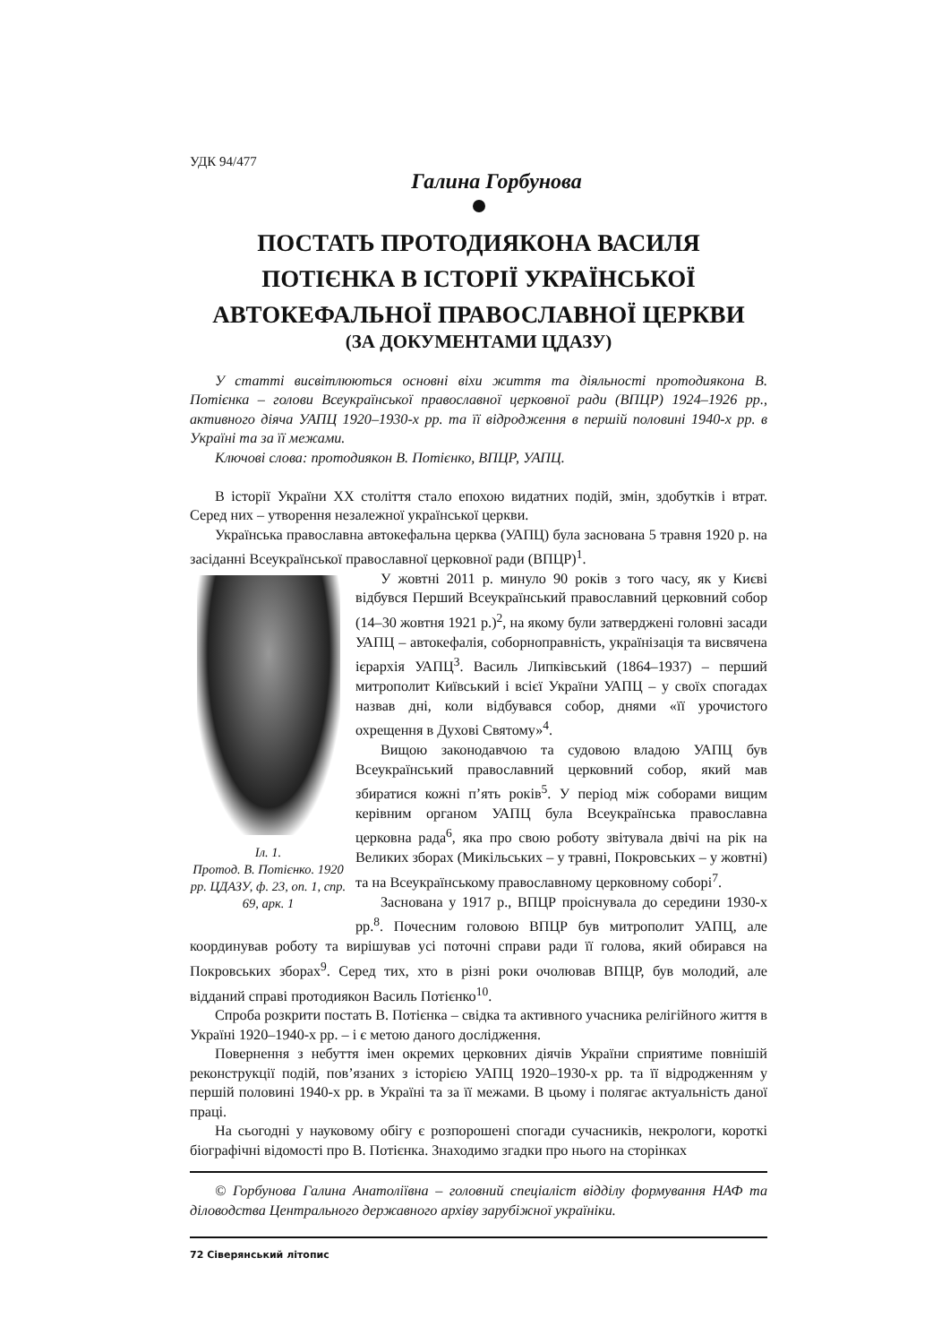УДК 94/477
Галина Горбунова
ПОСТАТЬ ПРОТОДИЯКОНА ВАСИЛЯ ПОТІЄНКА В ІСТОРІЇ УКРАЇНСЬКОЇ АВТОКЕФАЛЬНОЇ ПРАВОСЛАВНОЇ ЦЕРКВИ
(ЗА ДОКУМЕНТАМИ ЦДАЗУ)
У статті висвітлюються основні віхи життя та діяльності протодиякона В. Потієнка – голови Всеукраїнської православної церковної ради (ВПЦР) 1924–1926 рр., активного діяча УАПЦ 1920–1930-х рр. та її відродження в першій половині 1940-х рр. в Україні та за її межами.
Ключові слова: протодиякон В. Потієнко, ВПЦР, УАПЦ.
В історії України ХХ століття стало епохою видатних подій, змін, здобутків і втрат. Серед них – утворення незалежної української церкви.
Українська православна автокефальна церква (УАПЦ) була заснована 5 травня 1920 р. на засіданні Всеукраїнської православної церковної ради (ВПЦР)<sup>1</sup>.
Іл. 1.
Протод. В. Потієнко. 1920 рр. ЦДАЗУ, ф. 23, оп. 1, спр. 69, арк. 1
У жовтні 2011 р. минуло 90 років з того часу, як у Києві відбувся Перший Всеукраїнський православний церковний собор (14–30 жовтня 1921 р.)<sup>2</sup>, на якому були затверджені головні засади УАПЦ – автокефалія, соборноправність, українізація та висвячена ієрархія УАПЦ<sup>3</sup>. Василь Липківський (1864–1937) – перший митрополит Київський і всієї України УАПЦ – у своїх спогадах назвав дні, коли відбувався собор, днями «її урочистого охрещення в Духові Святому»<sup>4</sup>.
Вищою законодавчою та судовою владою УАПЦ був Всеукраїнський православний церковний собор, який мав збиратися кожні п’ять років<sup>5</sup>. У період між соборами вищим керівним органом УАПЦ була Всеукраїнська православна церковна рада<sup>6</sup>, яка про свою роботу звітувала двічі на рік на Великих зборах (Микільських – у травні, Покровських – у жовтні) та на Всеукраїнському православному церковному соборі<sup>7</sup>.
Заснована у 1917 р., ВПЦР проіснувала до середини 1930-х рр.<sup>8</sup>. Почесним головою ВПЦР був митрополит УАПЦ, але координував роботу та вирішував усі поточні справи ради її голова, який обирався на Покровських зборах<sup>9</sup>. Серед тих, хто в різні роки очолював ВПЦР, був молодий, але відданий справі протодиякон Василь Потієнко<sup>10</sup>.
Спроба розкрити постать В. Потієнка – свідка та активного учасника релігійного життя в Україні 1920–1940-х рр. – і є метою даного дослідження.
Повернення з небуття імен окремих церковних діячів України сприятиме повнішій реконструкції подій, пов’язаних з історією УАПЦ 1920–1930-х рр. та її відродженням у першій половині 1940-х рр. в Україні та за її межами. В цьому і полягає актуальність даної праці.
На сьогодні у науковому обігу є розпорошені спогади сучасників, некрологи, короткі біографічні відомості про В. Потієнка. Знаходимо згадки про нього на сторінках
© Горбунова Галина Анатоліївна – головний спеціаліст відділу формування НАФ та діловодства Центрального державного архіву зарубіжної україніки.
72 Сіверянський літопис